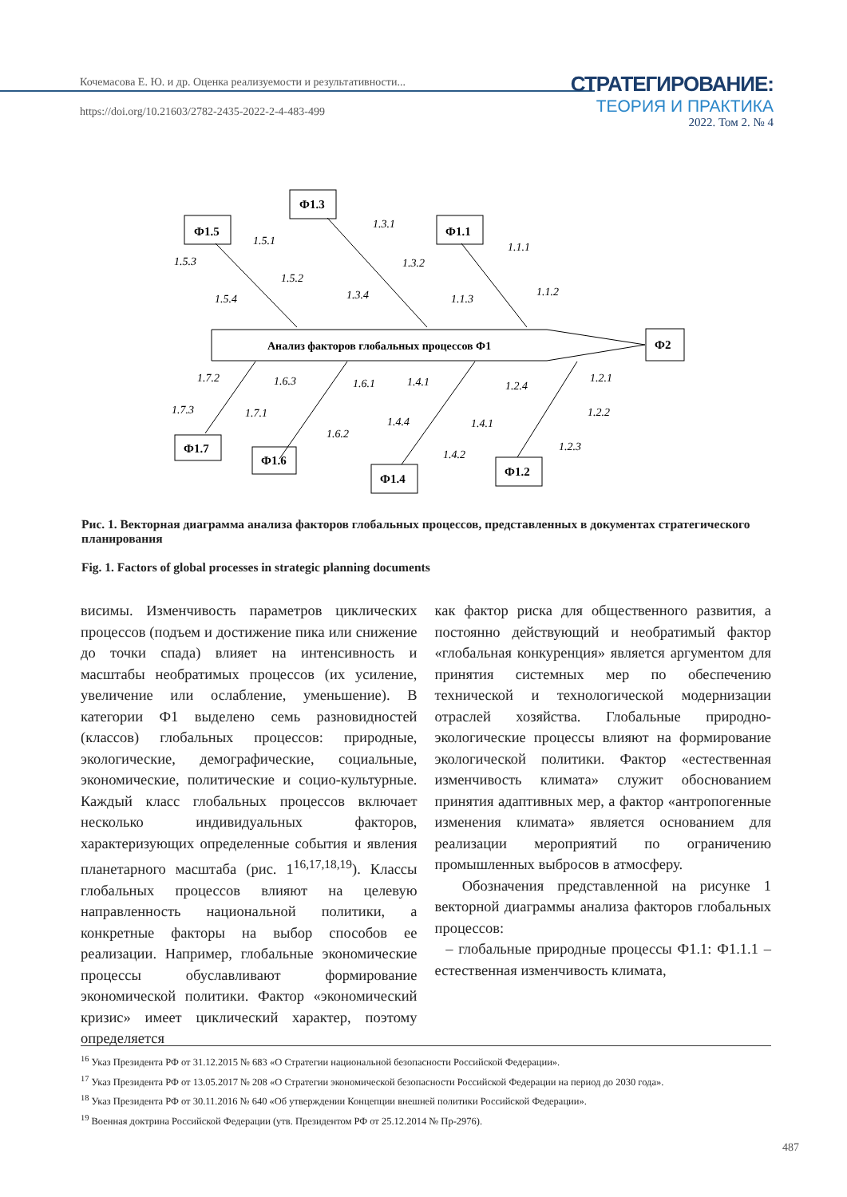Кочемасова Е. Ю. и др. Оценка реализуемости и результативности...
https://doi.org/10.21603/2782-2435-2022-2-4-483-499
СТРАТЕГИРОВАНИЕ:
ТЕОРИЯ И ПРАКТИКА
2022. Том 2. № 4
Ф1.3
Ф1.5
Ф1.1
Ф2
Ф1.7
Ф1.6
Ф1.4
Ф1.2
Анализ факторов глобальных процессов Ф1
1.3.1
1.5.1
1.5.3
1.1.1
1.3.2
1.5.2
1.1.2
1.3.4
1.5.4
1.1.3
1.7.2
1.6.3
1.6.1
1.4.1
1.2.4
1.2.1
1.7.3
1.7.1
1.4.4
1.4.1
1.2.2
1.6.2
1.4.2
1.2.3
Рис. 1. Векторная диаграмма анализа факторов глобальных процессов, представленных в документах стратегического планирования
Fig. 1. Factors of global processes in strategic planning documents
висимы. Изменчивость параметров циклических процессов (подъем и достижение пика или снижение до точки спада) влияет на интенсивность и масштабы необратимых процессов (их усиление, увеличение или ослабление, уменьшение). В категории Ф1 выделено семь разновидностей (классов) глобальных процессов: природные, экологические, демографические, социальные, экономические, политические и социо-культурные. Каждый класс глобальных процессов включает несколько индивидуальных факторов, характеризующих определенные события и явления планетарного масштаба (рис. 1<sup>16,17,18,19</sup>). Классы глобальных процессов влияют на целевую направленность национальной политики, а конкретные факторы на выбор способов ее реализации. Например, глобальные экономические процессы обуславливают формирование экономической политики. Фактор «экономический кризис» имеет циклический характер, поэтому определяется
как фактор риска для общественного развития, а постоянно действующий и необратимый фактор «глобальная конкуренция» является аргументом для принятия системных мер по обеспечению технической и технологической модернизации отраслей хозяйства. Глобальные природно-экологические процессы влияют на формирование экологической политики. Фактор «естественная изменчивость климата» служит обоснованием принятия адаптивных мер, а фактор «антропогенные изменения климата» является основанием для реализации мероприятий по ограничению промышленных выбросов в атмосферу.
Обозначения представленной на рисунке 1 векторной диаграммы анализа факторов глобальных процессов:
– глобальные природные процессы Ф1.1: Ф1.1.1 – естественная изменчивость климата,
<sup>16</sup> Указ Президента РФ от 31.12.2015 № 683 «О Стратегии национальной безопасности Российской Федерации».
<sup>17</sup> Указ Президента РФ от 13.05.2017 № 208 «О Стратегии экономической безопасности Российской Федерации на период до 2030 года».
<sup>18</sup> Указ Президента РФ от 30.11.2016 № 640 «Об утверждении Концепции внешней политики Российской Федерации».
<sup>19</sup> Военная доктрина Российской Федерации (утв. Президентом РФ от 25.12.2014 № Пр-2976).
487